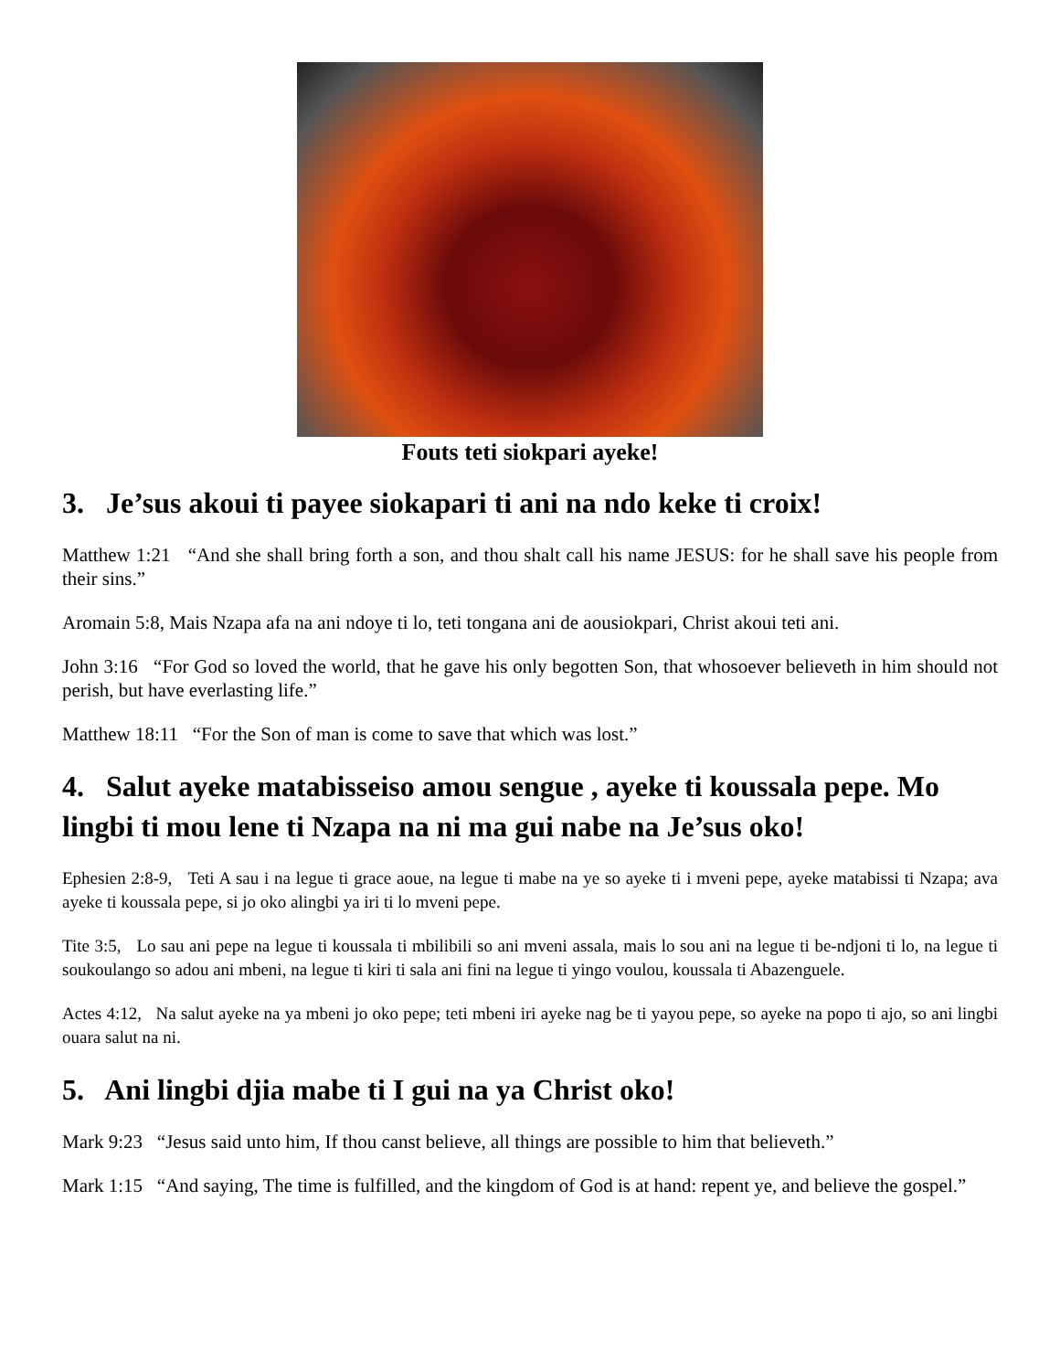Fouts teti siokpari ayeke!
3. Je’sus akoui ti payee siokapari ti ani na ndo keke ti croix!
Matthew 1:21 “And she shall bring forth a son, and thou shalt call his name JESUS: for he shall save his people from their sins.”
Aromain 5:8, Mais Nzapa afa na ani ndoye ti lo, teti tongana ani de aousiokpari, Christ akoui teti ani.
John 3:16 “For God so loved the world, that he gave his only begotten Son, that whosoever believeth in him should not perish, but have everlasting life.”
Matthew 18:11 “For the Son of man is come to save that which was lost.”
4. Salut ayeke matabisseiso amou sengue , ayeke ti koussala pepe. Mo lingbi ti mou lene ti Nzapa na ni ma gui nabe na Je’sus oko!
Ephesien 2:8-9, Teti A sau i na legue ti grace aoue, na legue ti mabe na ye so ayeke ti i mveni pepe, ayeke matabissi ti Nzapa; ava ayeke ti koussala pepe, si jo oko alingbi ya iri ti lo mveni pepe.
Tite 3:5, Lo sau ani pepe na legue ti koussala ti mbilibili so ani mveni assala, mais lo sou ani na legue ti be-ndjoni ti lo, na legue ti soukoulango so adou ani mbeni, na legue ti kiri ti sala ani fini na legue ti yingo voulou, koussala ti Abazenguele.
Actes 4:12, Na salut ayeke na ya mbeni jo oko pepe; teti mbeni iri ayeke nag be ti yayou pepe, so ayeke na popo ti ajo, so ani lingbi ouara salut na ni.
5. Ani lingbi djia mabe ti I gui na ya Christ oko!
Mark 9:23 “Jesus said unto him, If thou canst believe, all things are possible to him that believeth.”
Mark 1:15 “And saying, The time is fulfilled, and the kingdom of God is at hand: repent ye, and believe the gospel.”